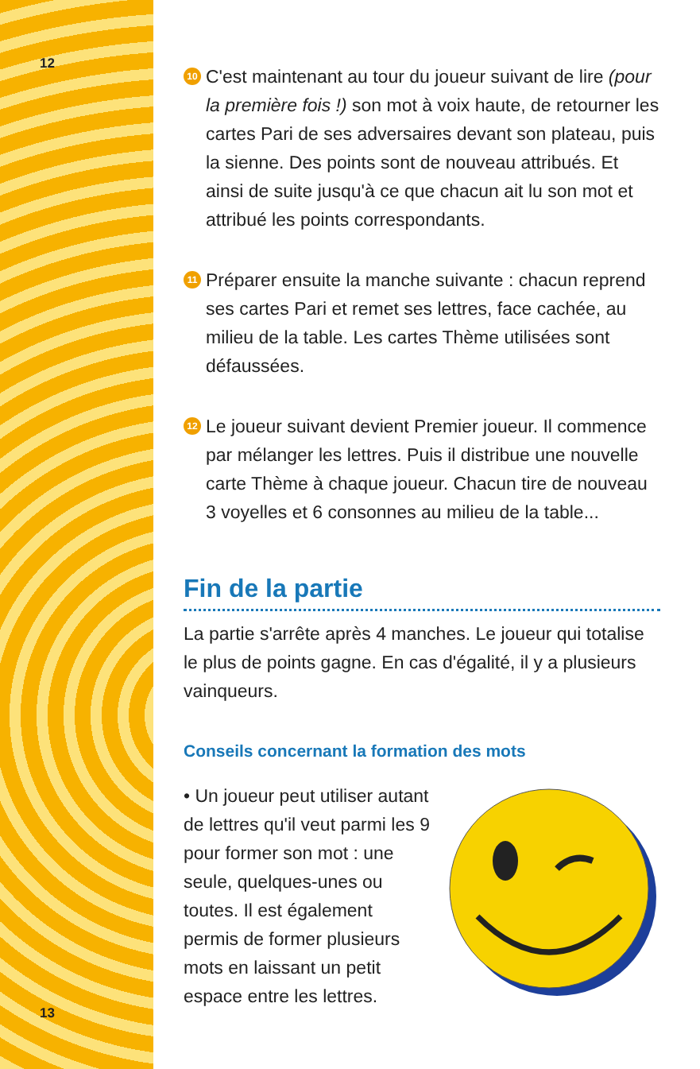12
13
10
C'est maintenant au tour du joueur suivant de lire (pour la première fois !) son mot à voix haute, de retourner les cartes Pari de ses adversaires devant son plateau, puis la sienne. Des points sont de nouveau attribués. Et ainsi de suite jusqu'à ce que chacun ait lu son mot et attribué les points correspondants.
11
Préparer ensuite la manche suivante : chacun reprend ses cartes Pari et remet ses lettres, face cachée, au milieu de la table. Les cartes Thème utilisées sont défaussées.
12
Le joueur suivant devient Premier joueur. Il commence par mélanger les lettres. Puis il distribue une nouvelle carte Thème à chaque joueur. Chacun tire de nouveau 3 voyelles et 6 consonnes au milieu de la table...
Fin de la partie
La partie s'arrête après 4 manches. Le joueur qui totalise le plus de points gagne. En cas d'égalité, il y a plusieurs vainqueurs.
Conseils concernant la formation des mots
• Un joueur peut utiliser autant de lettres qu'il veut parmi les 9 pour former son mot : une seule, quelques-unes ou toutes. Il est également permis de former plusieurs mots en laissant un petit espace entre les lettres.